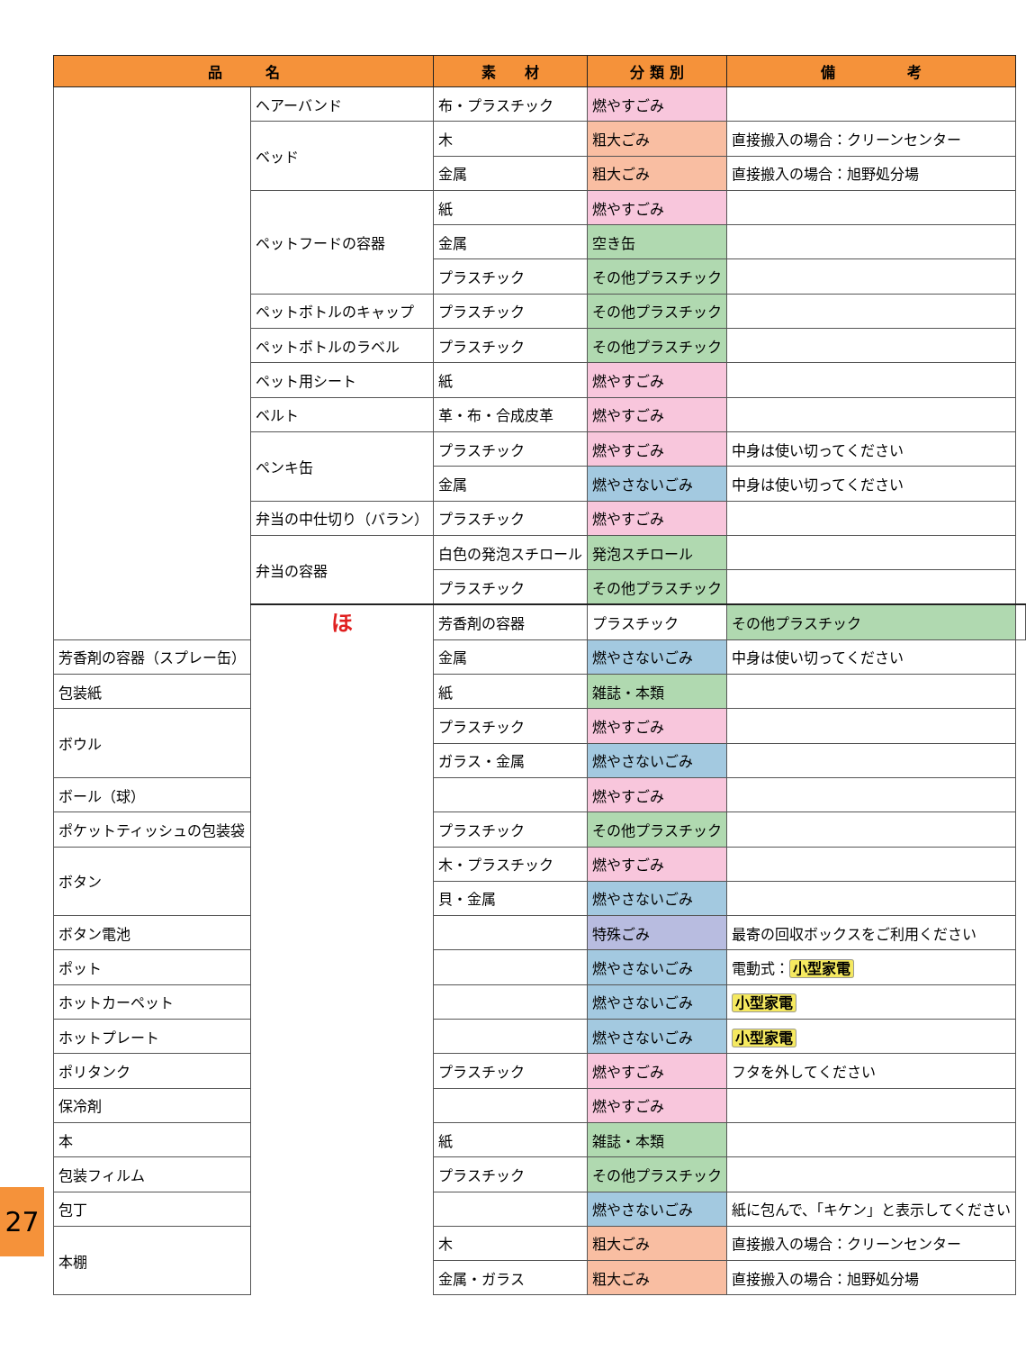| 品 名 | | 素 材 | 分 類 別 | 備 考 | |
| --- | --- | --- | --- | --- | --- |
| | ヘアーバンド | 布・プラスチック | 燃やすごみ | | |
| | ベッド | 木 | 粗大ごみ | 直接搬入の場合：クリーンセンター | |
| | | 金属 | 粗大ごみ | 直接搬入の場合：旭野処分場 | |
| | ペットフードの容器 | 紙 | 燃やすごみ | | |
| | | 金属 | 空き缶 | | |
| | | プラスチック | その他プラスチック | | |
| | ペットボトルのキャップ | プラスチック | その他プラスチック | | |
| | ペットボトルのラベル | プラスチック | その他プラスチック | | |
| | ペット用シート | 紙 | 燃やすごみ | | |
| | ベルト | 革・布・合成皮革 | 燃やすごみ | | |
| | ペンキ缶 | プラスチック | 燃やすごみ | 中身は使い切ってください | |
| | | 金属 | 燃やさないごみ | 中身は使い切ってください | |
| | 弁当の中仕切り（バラン） | プラスチック | 燃やすごみ | | |
| | 弁当の容器 | 白色の発泡スチロール | 発泡スチロール | | |
| | | プラスチック | その他プラスチック | | |
| | ほ | 芳香剤の容器 | プラスチック | その他プラスチック | |
| 芳香剤の容器（スプレー缶） | | 金属 | 燃やさないごみ | 中身は使い切ってください | |
| 包装紙 | | 紙 | 雑誌・本類 | | |
| ボウル | | プラスチック | 燃やすごみ | | |
| | | ガラス・金属 | 燃やさないごみ | | |
| ボール（球） | | | 燃やすごみ | | |
| ポケットティッシュの包装袋 | | プラスチック | その他プラスチック | | |
| ボタン | | 木・プラスチック | 燃やすごみ | | |
| | | 貝・金属 | 燃やさないごみ | | |
| ボタン電池 | | | 特殊ごみ | 最寄の回収ボックスをご利用ください | |
| ポット | | | 燃やさないごみ | 電動式： 小型家電 | |
| ホットカーペット | | | 燃やさないごみ | 小型家電 | |
| ホットプレート | | | 燃やさないごみ | 小型家電 | |
| ポリタンク | | プラスチック | 燃やすごみ | フタを外してください | |
| 保冷剤 | | | 燃やすごみ | | |
| 本 | | 紙 | 雑誌・本類 | | |
| 包装フィルム | | プラスチック | その他プラスチック | | |
| 包丁 | | | 燃やさないごみ | 紙に包んで、「キケン」と表示してください | |
| 本棚 | | 木 | 粗大ごみ | 直接搬入の場合：クリーンセンター | |
| | | 金属・ガラス | 粗大ごみ | 直接搬入の場合：旭野処分場 | |
27